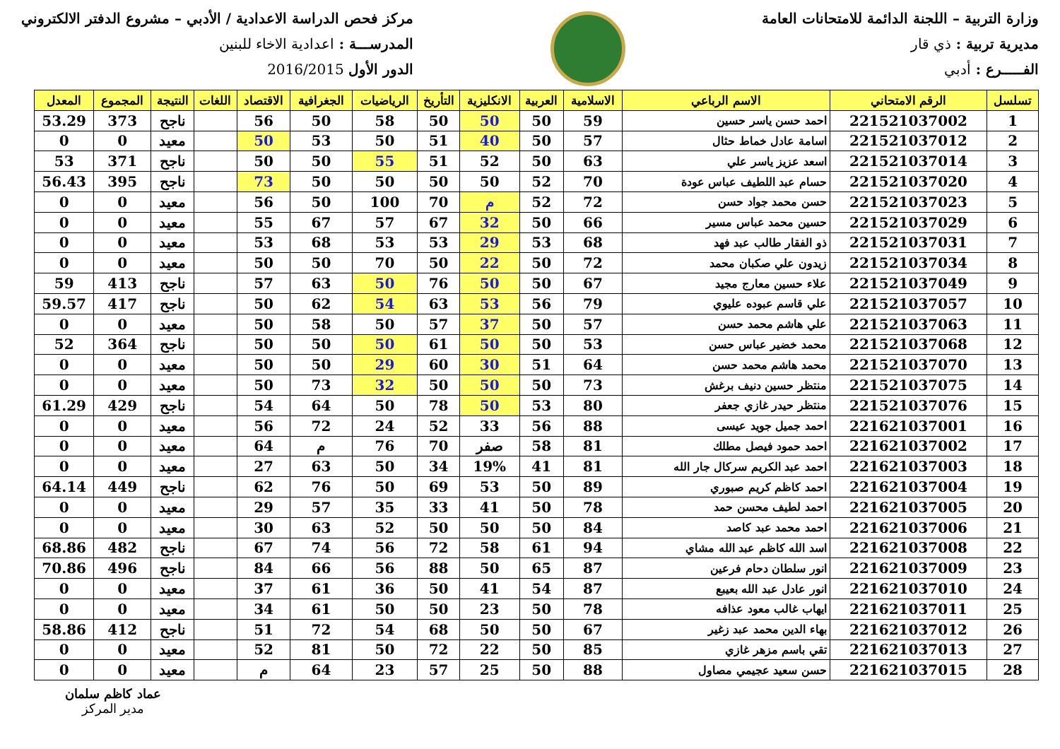وزارة التربية – اللجنة الدائمة للامتحانات العامة
مديرية تربية : ذي قار
الفـــــرع : أدبي
مركز فحص الدراسة الاعدادية / الأدبي – مشروع الدفتر الالكتروني
المدرســـة : اعدادية الاخاء للبنين
الدور الأول 2016/2015
| تسلسل | الرقم الامتحاني | الاسم الرباعي | الاسلامية | العربية | الانكليزية | التأريخ | الرياضيات | الجغرافية | الاقتصاد | اللغات | النتيجة | المجموع | المعدل |
| --- | --- | --- | --- | --- | --- | --- | --- | --- | --- | --- | --- | --- | --- |
| 1 | 221521037002 | احمد حسن ياسر حسين | 59 | 50 | 50 | 50 | 58 | 50 | 56 | | ناجح | 373 | 53.29 |
| 2 | 221521037012 | اسامة عادل خماط حثال | 57 | 50 | 40 | 51 | 50 | 53 | 50 | | معيد | 0 | 0 |
| 3 | 221521037014 | اسعد عزيز ياسر علي | 63 | 50 | 52 | 51 | 55 | 50 | 50 | | ناجح | 371 | 53 |
| 4 | 221521037020 | حسام عبد اللطيف عباس عودة | 70 | 52 | 50 | 50 | 50 | 50 | 73 | | ناجح | 395 | 56.43 |
| 5 | 221521037023 | حسن محمد جواد حسن | 72 | 52 | م | 70 | 100 | 50 | 56 | | معيد | 0 | 0 |
| 6 | 221521037029 | حسين محمد عباس مسير | 66 | 50 | 32 | 67 | 57 | 67 | 55 | | معيد | 0 | 0 |
| 7 | 221521037031 | ذو الفقار طالب عبد فهد | 68 | 53 | 29 | 53 | 53 | 68 | 53 | | معيد | 0 | 0 |
| 8 | 221521037034 | زيدون علي صكبان محمد | 72 | 50 | 22 | 50 | 70 | 50 | 50 | | معيد | 0 | 0 |
| 9 | 221521037049 | علاء حسين معارج مجيد | 67 | 50 | 50 | 76 | 50 | 63 | 57 | | ناجح | 413 | 59 |
| 10 | 221521037057 | علي قاسم عبوده عليوي | 79 | 56 | 53 | 63 | 54 | 62 | 50 | | ناجح | 417 | 59.57 |
| 11 | 221521037063 | علي هاشم محمد حسن | 57 | 50 | 37 | 57 | 50 | 58 | 50 | | معيد | 0 | 0 |
| 12 | 221521037068 | محمد خضير عباس حسن | 53 | 50 | 50 | 61 | 50 | 50 | 50 | | ناجح | 364 | 52 |
| 13 | 221521037070 | محمد هاشم محمد حسن | 64 | 51 | 30 | 60 | 29 | 50 | 50 | | معيد | 0 | 0 |
| 14 | 221521037075 | منتظر حسين دنيف برغش | 73 | 50 | 50 | 50 | 32 | 73 | 50 | | معيد | 0 | 0 |
| 15 | 221521037076 | منتظر حيدر غازي جعفر | 80 | 53 | 50 | 78 | 50 | 64 | 54 | | ناجح | 429 | 61.29 |
| 16 | 221621037001 | احمد جميل جويد عيسى | 88 | 56 | 33 | 52 | 24 | 72 | 56 | | معيد | 0 | 0 |
| 17 | 221621037002 | احمد حمود فيصل مطلك | 81 | 58 | صفر | 70 | 76 | م | 64 | | معيد | 0 | 0 |
| 18 | 221621037003 | احمد عبد الكريم سركال جار الله | 81 | 41 | 19% | 34 | 50 | 63 | 27 | | معيد | 0 | 0 |
| 19 | 221621037004 | احمد كاظم كريم صبوري | 89 | 50 | 53 | 69 | 50 | 76 | 62 | | ناجح | 449 | 64.14 |
| 20 | 221621037005 | احمد لطيف محسن حمد | 78 | 50 | 41 | 33 | 35 | 57 | 29 | | معيد | 0 | 0 |
| 21 | 221621037006 | احمد محمد عبد كاصد | 84 | 50 | 50 | 50 | 52 | 63 | 30 | | معيد | 0 | 0 |
| 22 | 221621037008 | اسد الله كاظم عبد الله مشاي | 94 | 61 | 58 | 72 | 56 | 74 | 67 | | ناجح | 482 | 68.86 |
| 23 | 221621037009 | انور سلطان دحام فرعين | 87 | 65 | 50 | 88 | 56 | 66 | 84 | | ناجح | 496 | 70.86 |
| 24 | 221621037010 | انور عادل عبد الله بعيبع | 87 | 54 | 41 | 50 | 36 | 61 | 37 | | معيد | 0 | 0 |
| 25 | 221621037011 | ايهاب غالب معود عذافه | 78 | 50 | 23 | 50 | 50 | 61 | 34 | | معيد | 0 | 0 |
| 26 | 221621037012 | بهاء الدين محمد عبد زغير | 67 | 50 | 50 | 68 | 54 | 72 | 51 | | ناجح | 412 | 58.86 |
| 27 | 221621037013 | تقي باسم مزهر غازي | 85 | 50 | 22 | 72 | 50 | 81 | 52 | | معيد | 0 | 0 |
| 28 | 221621037015 | حسن سعيد عجيمي مصاول | 88 | 50 | 25 | 57 | 23 | 64 | م | | معيد | 0 | 0 |
عماد كاظم سلمان
مدير المركز